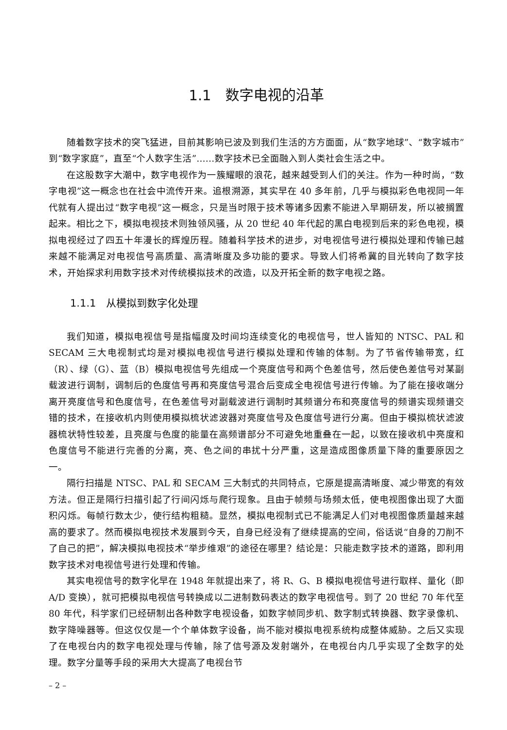1.1　数字电视的沿革
随着数字技术的突飞猛进，目前其影响已波及到我们生活的方方面面，从“数字地球”、“数字城市”到“数字家庭”，直至“个人数字生活”……数字技术已全面融入到人类社会生活之中。
在这股数字大潮中，数字电视作为一簇耀眼的浪花，越来越受到人们的关注。作为一种时尚，“数字电视”这一概念也在社会中流传开来。追根溯源，其实早在 40 多年前，几乎与模拟彩色电视同一年代就有人提出过“数字电视”这一概念，只是当时限于技术等诸多因素不能进入早期研发，所以被搁置起来。相比之下，模拟电视技术则独领风骚，从 20 世纪 40 年代起的黑白电视到后来的彩色电视，模拟电视经过了四五十年漫长的辉煌历程。随着科学技术的进步，对电视信号进行模拟处理和传输已越来越不能满足对电视信号高质量、高清晰度及多功能的要求。导致人们将希冀的目光转向了数字技术，开始探求利用数字技术对传统模拟技术的改造，以及开拓全新的数字电视之路。
1.1.1　从模拟到数字化处理
我们知道，模拟电视信号是指幅度及时间均连续变化的电视信号，世人皆知的 NTSC、PAL 和 SECAM 三大电视制式均是对模拟电视信号进行模拟处理和传输的体制。为了节省传输带宽，红（R）、绿（G）、蓝（B）模拟电视信号先组成一个亮度信号和两个色差信号，然后使色差信号对某副载波进行调制，调制后的色度信号再和亮度信号混合后变成全电视信号进行传输。为了能在接收端分离开亮度信号和色度信号，在色差信号对副载波进行调制时其频谱分布和亮度信号的频谱实现频谱交错的技术，在接收机内则使用模拟梳状滤波器对亮度信号及色度信号进行分离。但由于模拟梳状滤波器梳状特性较差，且亮度与色度的能量在高频谱部分不可避免地重叠在一起，以致在接收机中亮度和色度信号不能进行完善的分离，亮、色之间的串扰十分严重，这是造成图像质量下降的重要原因之一。
隔行扫描是 NTSC、PAL 和 SECAM 三大制式的共同特点，它原是提高清晰度、减少带宽的有效方法。但正是隔行扫描引起了行间闪烁与爬行现象。且由于帧频与场频太低，使电视图像出现了大面积闪烁。每帧行数太少，使行结构粗糙。显然，模拟电视制式已不能满足人们对电视图像质量越来越高的要求了。然而模拟电视技术发展到今天，自身已经没有了继续提高的空间，俗话说“自身的刀削不了自己的把”，解决模拟电视技术“举步维艰”的途径在哪里？结论是：只能走数字技术的道路，即利用数字技术对电视信号进行处理和传输。
其实电视信号的数字化早在 1948 年就提出来了，将 R、G、B 模拟电视信号进行取样、量化（即 A/D 变换），就可把模拟电视信号转换成以二进制数码表达的数字电视信号。到了 20 世纪 70 年代至 80 年代，科学家们已经研制出各种数字电视设备，如数字帧同步机、数字制式转换器、数字录像机、数字降噪器等。但这仅仅是一个个单体数字设备，尚不能对模拟电视系统构成整体威胁。之后又实现了在电视台内的数字电视处理与传输，除了信号源及发射端外，在电视台内几乎实现了全数字的处理。数字分量等手段的采用大大提高了电视台节
– 2 –